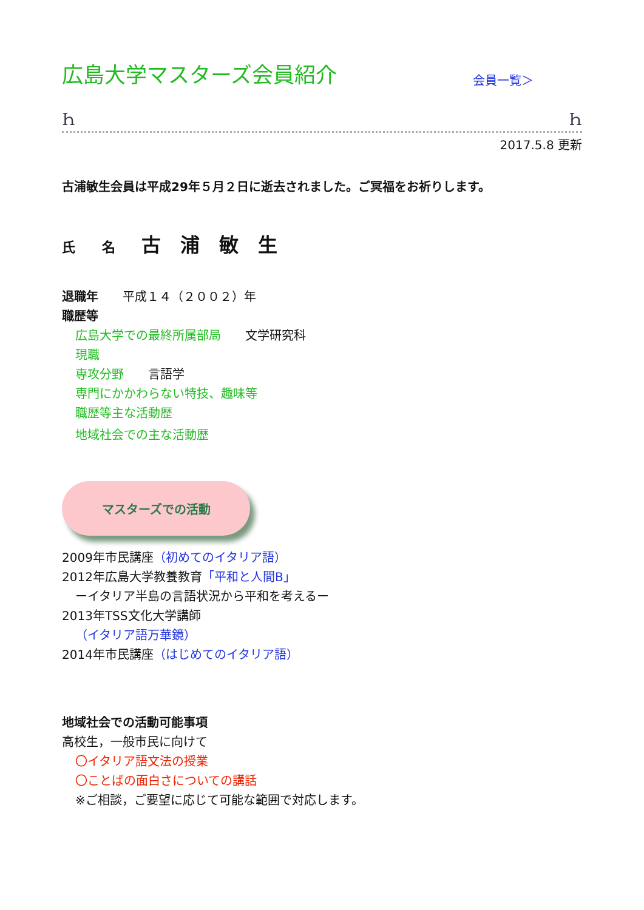広島大学マスターズ会員紹介
会員一覧＞
Ꮒ Ꮒ
2017.5.8 更新
古浦敏生会員は平成29年５月２日に逝去されました。ご冥福をお祈りします。
氏　　名　 古　浦　敏　生
退職年　　平成１４（２００２）年
職歴等
広島大学での最終所属部局　　文学研究科
現職
専攻分野　　言語学
専門にかかわらない特技、趣味等
職歴等主な活動歴
地域社会での主な活動歴
マスターズでの活動
2009年市民講座（初めてのイタリア語）
2012年広島大学教養教育「平和と人間B」
ーイタリア半島の言語状況から平和を考えるー
2013年TSS文化大学講師
（イタリア語万華鏡）
2014年市民講座（はじめてのイタリア語）
地域社会での活動可能事項
高校生，一般市民に向けて
〇イタリア語文法の授業
〇ことばの面白さについての講話
※ご相談，ご要望に応じて可能な範囲で対応します。